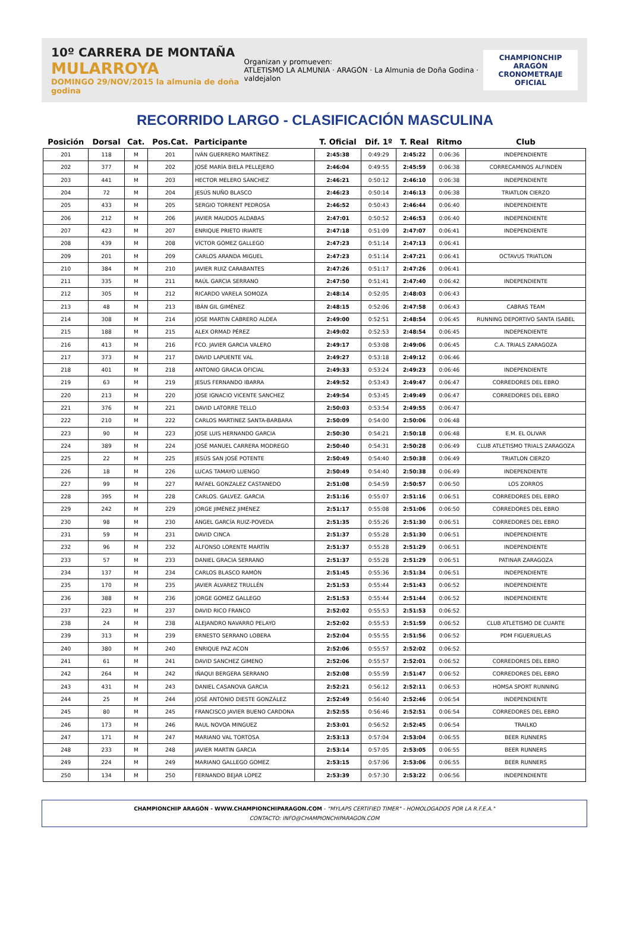10º CARRERA DE MONTAÑA
MULARROYA
DOMINGO 29/NOV/2015 la almunia de doña godina
Organizan y promueven:
ATLETISMO LA ALMUNIA · ARAGÓN · La Almunia de Doña Godina · valdejalon
CHAMPIONCHIP ARAGÓN
CRONOMETRAJE OFICIAL
RECORRIDO LARGO - CLASIFICACIÓN MASCULINA
| Posición | Dorsal | Cat. | Pos.Cat. | Participante | T. Oficial | Dif. 1º | T. Real | Ritmo | Club |
| --- | --- | --- | --- | --- | --- | --- | --- | --- | --- |
| 201 | 118 | M | 201 | IVÁN GUERRERO MARTÍNEZ | 2:45:38 | 0:49:29 | 2:45:22 | 0:06:36 | INDEPENDIENTE |
| 202 | 377 | M | 202 | JOSÉ MARÍA BIELA PELLEJERO | 2:46:04 | 0:49:55 | 2:45:59 | 0:06:38 | CORRECAMINOS ALFINDEN |
| 203 | 441 | M | 203 | HECTOR MELERO SÁNCHEZ | 2:46:21 | 0:50:12 | 2:46:10 | 0:06:38 | INDEPENDIENTE |
| 204 | 72 | M | 204 | JESÚS NUÑO BLASCO | 2:46:23 | 0:50:14 | 2:46:13 | 0:06:38 | TRIATLON CIERZO |
| 205 | 433 | M | 205 | SERGIO TORRENT PEDROSA | 2:46:52 | 0:50:43 | 2:46:44 | 0:06:40 | INDEPENDIENTE |
| 206 | 212 | M | 206 | JAVIER MAUDOS ALDABAS | 2:47:01 | 0:50:52 | 2:46:53 | 0:06:40 | INDEPENDIENTE |
| 207 | 423 | M | 207 | ENRIQUE PRIETO IRIARTE | 2:47:18 | 0:51:09 | 2:47:07 | 0:06:41 | INDEPENDIENTE |
| 208 | 439 | M | 208 | VÍCTOR GÓMEZ GALLEGO | 2:47:23 | 0:51:14 | 2:47:13 | 0:06:41 | |
| 209 | 201 | M | 209 | CARLOS ARANDA MIGUEL | 2:47:23 | 0:51:14 | 2:47:21 | 0:06:41 | OCTAVUS TRIATLON |
| 210 | 384 | M | 210 | JAVIER RUIZ CARABANTES | 2:47:26 | 0:51:17 | 2:47:26 | 0:06:41 | |
| 211 | 335 | M | 211 | RAÚL GARCIA SERRANO | 2:47:50 | 0:51:41 | 2:47:40 | 0:06:42 | INDEPENDIENTE |
| 212 | 305 | M | 212 | RICARDO VARELA SOMOZA | 2:48:14 | 0:52:05 | 2:48:03 | 0:06:43 | |
| 213 | 48 | M | 213 | IBÁN GIL GIMÉNEZ | 2:48:15 | 0:52:06 | 2:47:58 | 0:06:43 | CABRAS TEAM |
| 214 | 308 | M | 214 | JOSE MARTIN CABRERO ALDEA | 2:49:00 | 0:52:51 | 2:48:54 | 0:06:45 | RUNNING DEPORTIVO SANTA ISABEL |
| 215 | 188 | M | 215 | ALEX ORMAD PÉREZ | 2:49:02 | 0:52:53 | 2:48:54 | 0:06:45 | INDEPENDIENTE |
| 216 | 413 | M | 216 | FCO. JAVIER GARCIA VALERO | 2:49:17 | 0:53:08 | 2:49:06 | 0:06:45 | C.A. TRIALS ZARAGOZA |
| 217 | 373 | M | 217 | DAVID LAPUENTE VAL | 2:49:27 | 0:53:18 | 2:49:12 | 0:06:46 | |
| 218 | 401 | M | 218 | ANTONIO GRACIA OFICIAL | 2:49:33 | 0:53:24 | 2:49:23 | 0:06:46 | INDEPENDIENTE |
| 219 | 63 | M | 219 | JESUS FERNANDO IBARRA | 2:49:52 | 0:53:43 | 2:49:47 | 0:06:47 | CORREDORES DEL EBRO |
| 220 | 213 | M | 220 | JOSE IGNACIO VICENTE SANCHEZ | 2:49:54 | 0:53:45 | 2:49:49 | 0:06:47 | CORREDORES DEL EBRO |
| 221 | 376 | M | 221 | DAVID LATORRE TELLO | 2:50:03 | 0:53:54 | 2:49:55 | 0:06:47 | |
| 222 | 210 | M | 222 | CARLOS MARTINEZ SANTA-BARBARA | 2:50:09 | 0:54:00 | 2:50:06 | 0:06:48 | |
| 223 | 90 | M | 223 | JOSE LUIS HERNANDO GARCIA | 2:50:30 | 0:54:21 | 2:50:18 | 0:06:48 | E.M. EL OLIVAR |
| 224 | 389 | M | 224 | JOSÉ MANUEL CARRERA MODREGO | 2:50:40 | 0:54:31 | 2:50:28 | 0:06:49 | CLUB ATLETISMO TRIALS ZARAGOZA |
| 225 | 22 | M | 225 | JESÚS SAN JOSÉ POTENTE | 2:50:49 | 0:54:40 | 2:50:38 | 0:06:49 | TRIATLON CIERZO |
| 226 | 18 | M | 226 | LUCAS TAMAYO LUENGO | 2:50:49 | 0:54:40 | 2:50:38 | 0:06:49 | INDEPENDIENTE |
| 227 | 99 | M | 227 | RAFAEL GONZALEZ CASTANEDO | 2:51:08 | 0:54:59 | 2:50:57 | 0:06:50 | LOS ZORROS |
| 228 | 395 | M | 228 | CARLOS. GALVEZ. GARCIA | 2:51:16 | 0:55:07 | 2:51:16 | 0:06:51 | CORREDORES DEL EBRO |
| 229 | 242 | M | 229 | JORGE JIMÉNEZ JIMÉNEZ | 2:51:17 | 0:55:08 | 2:51:06 | 0:06:50 | CORREDORES DEL EBRO |
| 230 | 98 | M | 230 | ÁNGEL GARCÍA RUIZ-POVEDA | 2:51:35 | 0:55:26 | 2:51:30 | 0:06:51 | CORREDORES DEL EBRO |
| 231 | 59 | M | 231 | DAVID CINCA | 2:51:37 | 0:55:28 | 2:51:30 | 0:06:51 | INDEPENDIENTE |
| 232 | 96 | M | 232 | ALFONSO LORENTE MARTÍN | 2:51:37 | 0:55:28 | 2:51:29 | 0:06:51 | INDEPENDIENTE |
| 233 | 57 | M | 233 | DANIEL GRACIA SERRANO | 2:51:37 | 0:55:28 | 2:51:29 | 0:06:51 | PATINAR ZARAGOZA |
| 234 | 137 | M | 234 | CARLOS BLASCO RAMÓN | 2:51:45 | 0:55:36 | 2:51:34 | 0:06:51 | INDEPENDIENTE |
| 235 | 170 | M | 235 | JAVIER ÁLVAREZ TRULLÉN | 2:51:53 | 0:55:44 | 2:51:43 | 0:06:52 | INDEPENDIENTE |
| 236 | 388 | M | 236 | JORGE GOMEZ GALLEGO | 2:51:53 | 0:55:44 | 2:51:44 | 0:06:52 | INDEPENDIENTE |
| 237 | 223 | M | 237 | DAVID RICO FRANCO | 2:52:02 | 0:55:53 | 2:51:53 | 0:06:52 | |
| 238 | 24 | M | 238 | ALEJANDRO NAVARRO PELAYO | 2:52:02 | 0:55:53 | 2:51:59 | 0:06:52 | CLUB ATLETISMO DE CUARTE |
| 239 | 313 | M | 239 | ERNESTO SERRANO LOBERA | 2:52:04 | 0:55:55 | 2:51:56 | 0:06:52 | PDM FIGUERUELAS |
| 240 | 380 | M | 240 | ENRIQUE PAZ ACON | 2:52:06 | 0:55:57 | 2:52:02 | 0:06:52 | |
| 241 | 61 | M | 241 | DAVID SANCHEZ GIMENO | 2:52:06 | 0:55:57 | 2:52:01 | 0:06:52 | CORREDORES DEL EBRO |
| 242 | 264 | M | 242 | IÑAQUI BERGERA SERRANO | 2:52:08 | 0:55:59 | 2:51:47 | 0:06:52 | CORREDORES DEL EBRO |
| 243 | 431 | M | 243 | DANIEL CASANOVA GARCIA | 2:52:21 | 0:56:12 | 2:52:11 | 0:06:53 | HOMSA SPORT RUNNING |
| 244 | 25 | M | 244 | JOSÉ ANTONIO DIESTE GONZÁLEZ | 2:52:49 | 0:56:40 | 2:52:46 | 0:06:54 | INDEPENDIENTE |
| 245 | 80 | M | 245 | FRANCISCO JAVIER BUENO CARDONA | 2:52:55 | 0:56:46 | 2:52:51 | 0:06:54 | CORREDORES DEL EBRO |
| 246 | 173 | M | 246 | RAUL NOVOA MINGUEZ | 2:53:01 | 0:56:52 | 2:52:45 | 0:06:54 | TRAILKO |
| 247 | 171 | M | 247 | MARIANO VAL TORTOSA | 2:53:13 | 0:57:04 | 2:53:04 | 0:06:55 | BEER RUNNERS |
| 248 | 233 | M | 248 | JAVIER MARTIN GARCIA | 2:53:14 | 0:57:05 | 2:53:05 | 0:06:55 | BEER RUNNERS |
| 249 | 224 | M | 249 | MARIANO GALLEGO GOMEZ | 2:53:15 | 0:57:06 | 2:53:06 | 0:06:55 | BEER RUNNERS |
| 250 | 134 | M | 250 | FERNANDO BEJAR LOPEZ | 2:53:39 | 0:57:30 | 2:53:22 | 0:06:56 | INDEPENDIENTE |
CHAMPIONCHIP ARAGÓN - WWW.CHAMPIONCHIPARAGON.COM - "MYLAPS CERTIFIED TIMER" - HOMOLOGADOS POR LA R.F.E.A."
CONTACTO: INFO@CHAMPIONCHIPARAGON.COM